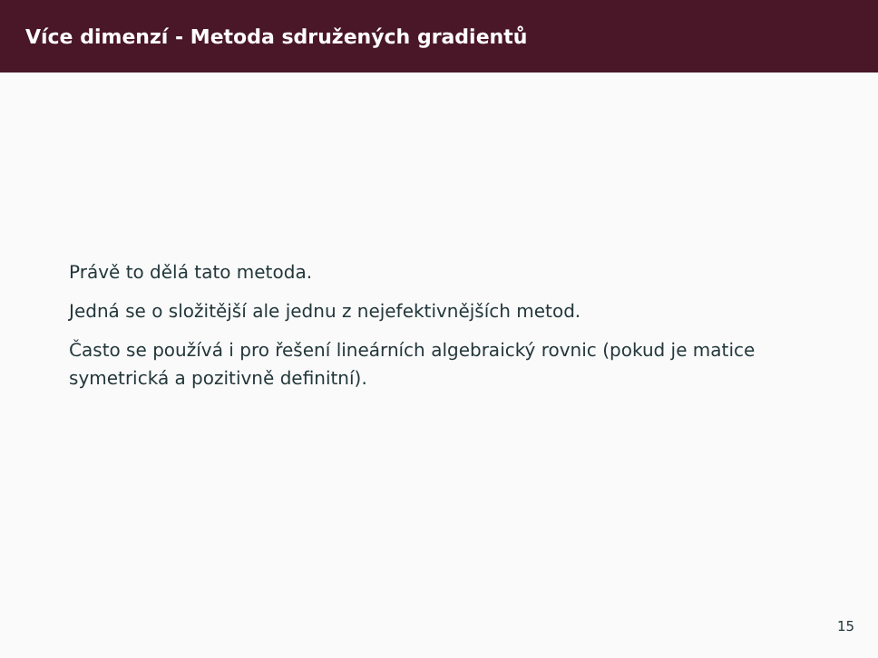Více dimenzí - Metoda sdružených gradientů
Právě to dělá tato metoda.
Jedná se o složitější ale jednu z nejefektivnějších metod.
Často se používá i pro řešení lineárních algebraický rovnic (pokud je matice symetrická a pozitivně definitní).
15